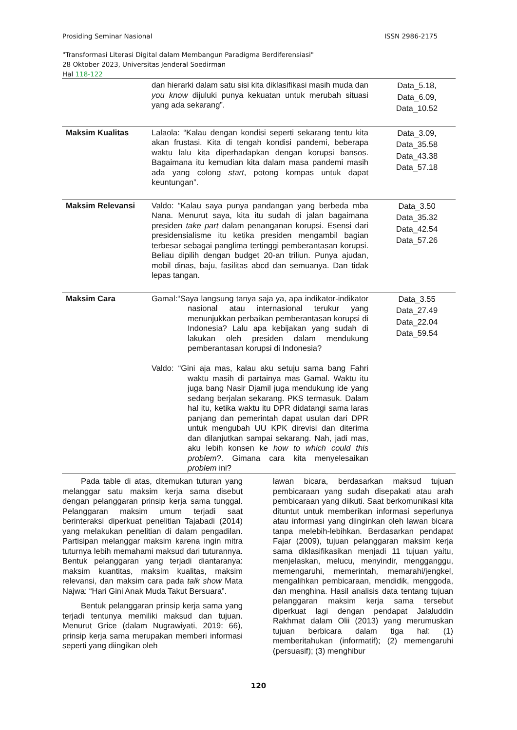Prosiding Seminar Nasional ISSN 2986-2175
"Transformasi Literasi Digital dalam Membangun Paradigma Berdiferensiasi"
28 Oktober 2023, Universitas Jenderal Soedirman
Hal 118-122
| | dan hierarki dalam satu sisi kita diklasifikasi masih muda dan you know dijuluki punya kekuatan untuk merubah situasi yang ada sekarang”. | Data_5.18, Data_6.09, Data_10.52 |
| Maksim Kualitas | Lalaola: “Kalau dengan kondisi seperti sekarang tentu kita akan frustasi. Kita di tengah kondisi pandemi, beberapa waktu lalu kita diperhadapkan dengan korupsi bansos. Bagaimana itu kemudian kita dalam masa pandemi masih ada yang colong start , potong kompas untuk dapat keuntungan”. | Data_3.09, Data_35.58 Data_43.38 Data_57.18 |
| Maksim Relevansi | Valdo: “Kalau saya punya pandangan yang berbeda mba Nana. Menurut saya, kita itu sudah di jalan bagaimana presiden take part dalam penanganan korupsi. Esensi dari presidensialisme itu ketika presiden mengambil bagian terbesar sebagai panglima tertinggi pemberantasan korupsi. Beliau dipilih dengan budget 20-an triliun. Punya ajudan, mobil dinas, baju, fasilitas abcd dan semuanya. Dan tidak lepas tangan. | Data_3.50 Data_35.32 Data_42.54 Data_57.26 |
| Maksim Cara | Gamal:“Saya langsung tanya saja ya, apa indikator-indikator nasional atau internasional terukur yang menunjukkan perbaikan pemberantasan korupsi di Indonesia? Lalu apa kebijakan yang sudah di lakukan oleh presiden dalam mendukung pemberantasan korupsi di Indonesia? Valdo: “Gini aja mas, kalau aku setuju sama bang Fahri waktu masih di partainya mas Gamal. Waktu itu juga bang Nasir Djamil juga mendukung ide yang sedang berjalan sekarang. PKS termasuk. Dalam hal itu, ketika waktu itu DPR didatangi sama laras panjang dan pemerintah dapat usulan dari DPR untuk mengubah UU KPK direvisi dan diterima dan dilanjutkan sampai sekarang. Nah, jadi mas, aku lebih konsen ke how to which could this problem ?. Gimana cara kita menyelesaikan problem ini? | Data_3.55 Data_27.49 Data_22.04 Data_59.54 |
Pada table di atas, ditemukan tuturan yang melanggar satu maksim kerja sama disebut dengan pelanggaran prinsip kerja sama tunggal. Pelanggaran maksim umum terjadi saat berinteraksi diperkuat penelitian Tajabadi (2014) yang melakukan penelitian di dalam pengadilan. Partisipan melanggar maksim karena ingin mitra tuturnya lebih memahami maksud dari tuturannya. Bentuk pelanggaran yang terjadi diantaranya: maksim kuantitas, maksim kualitas, maksim relevansi, dan maksim cara pada talk show Mata Najwa: “Hari Gini Anak Muda Takut Bersuara”.
Bentuk pelanggaran prinsip kerja sama yang terjadi tentunya memiliki maksud dan tujuan. Menurut Grice (dalam Nugrawiyati, 2019: 66), prinsip kerja sama merupakan memberi informasi seperti yang diingikan oleh
lawan bicara, berdasarkan maksud tujuan pembicaraan yang sudah disepakati atau arah pembicaraan yang diikuti. Saat berkomunikasi kita dituntut untuk memberikan informasi seperlunya atau informasi yang diinginkan oleh lawan bicara tanpa melebih-lebihkan. Berdasarkan pendapat Fajar (2009), tujuan pelanggaran maksim kerja sama diklasifikasikan menjadi 11 tujuan yaitu, menjelaskan, melucu, menyindir, mengganggu, memengaruhi, memerintah, memarahi/jengkel, mengalihkan pembicaraan, mendidik, menggoda, dan menghina. Hasil analisis data tentang tujuan pelanggaran maksim kerja sama tersebut diperkuat lagi dengan pendapat Jalaluddin Rakhmat dalam Olii (2013) yang merumuskan tujuan berbicara dalam tiga hal: (1) memberitahukan (informatif); (2) memengaruhi (persuasif); (3) menghibur
120